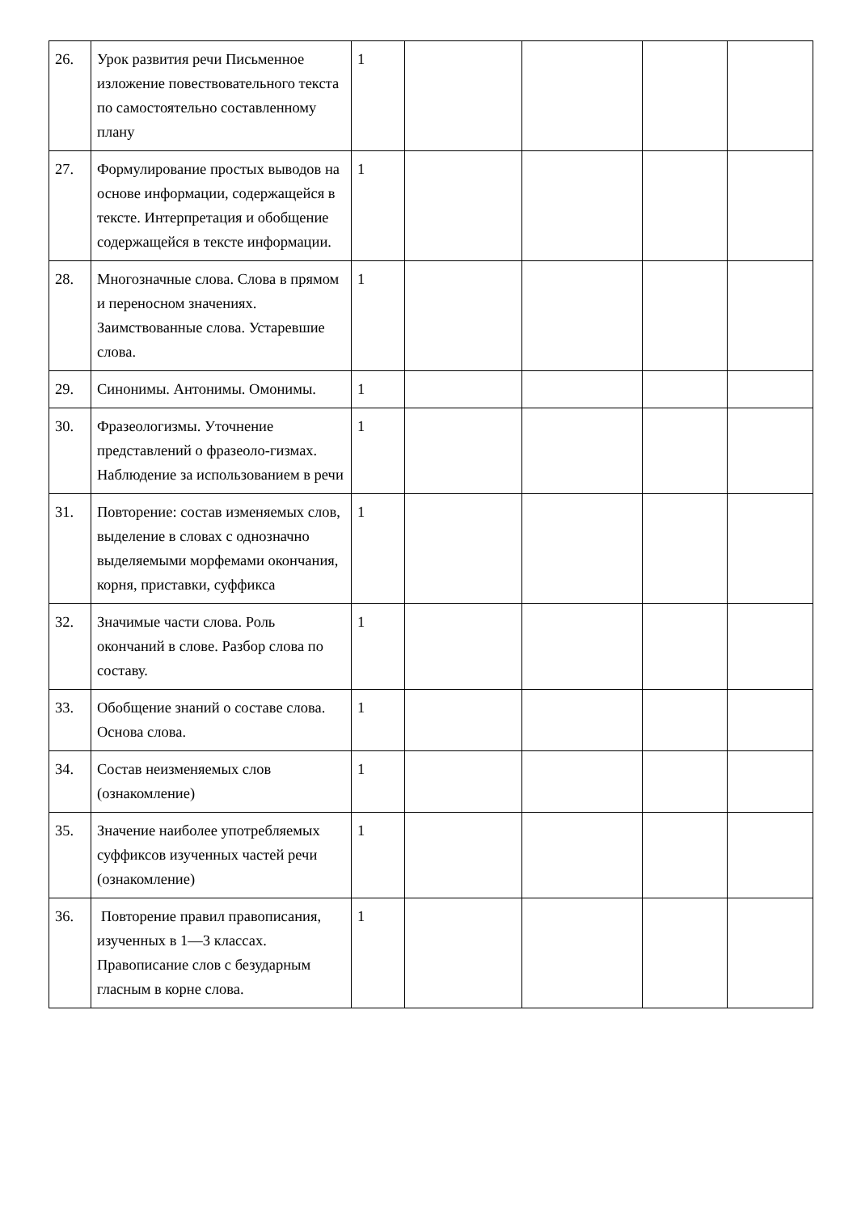| 26. | Урок развития речи Письменное изложение повествовательного текста по самостоятельно составленному плану | 1 | | | | |
| 27. | Формулирование простых выводов на основе информации, содержащейся в тексте. Интерпретация и обобщение содержащейся в тексте информации. | 1 | | | | |
| 28. | Многозначные слова. Слова в прямом и переносном значениях. Заимствованные слова. Устаревшие слова. | 1 | | | | |
| 29. | Синонимы. Антонимы. Омонимы. | 1 | | | | |
| 30. | Фразеологизмы. Уточнение представлений о фразеоло-гизмах. Наблюдение за использованием в речи | 1 | | | | |
| 31. | Повторение: состав изменяемых слов, выделение в словах с однозначно выделяемыми морфемами окончания, корня, приставки, суффикса | 1 | | | | |
| 32. | Значимые части слова. Роль окончаний в слове. Разбор слова по составу. | 1 | | | | |
| 33. | Обобщение знаний о составе слова. Основа слова. | 1 | | | | |
| 34. | Состав неизменяемых слов (ознакомление) | 1 | | | | |
| 35. | Значение наиболее употребляемых суффиксов изученных частей речи (ознакомление) | 1 | | | | |
| 36. | Повторение правил правописания, изученных в 1—3 классах. Правописание слов с безударным гласным в корне слова. | 1 | | | | |